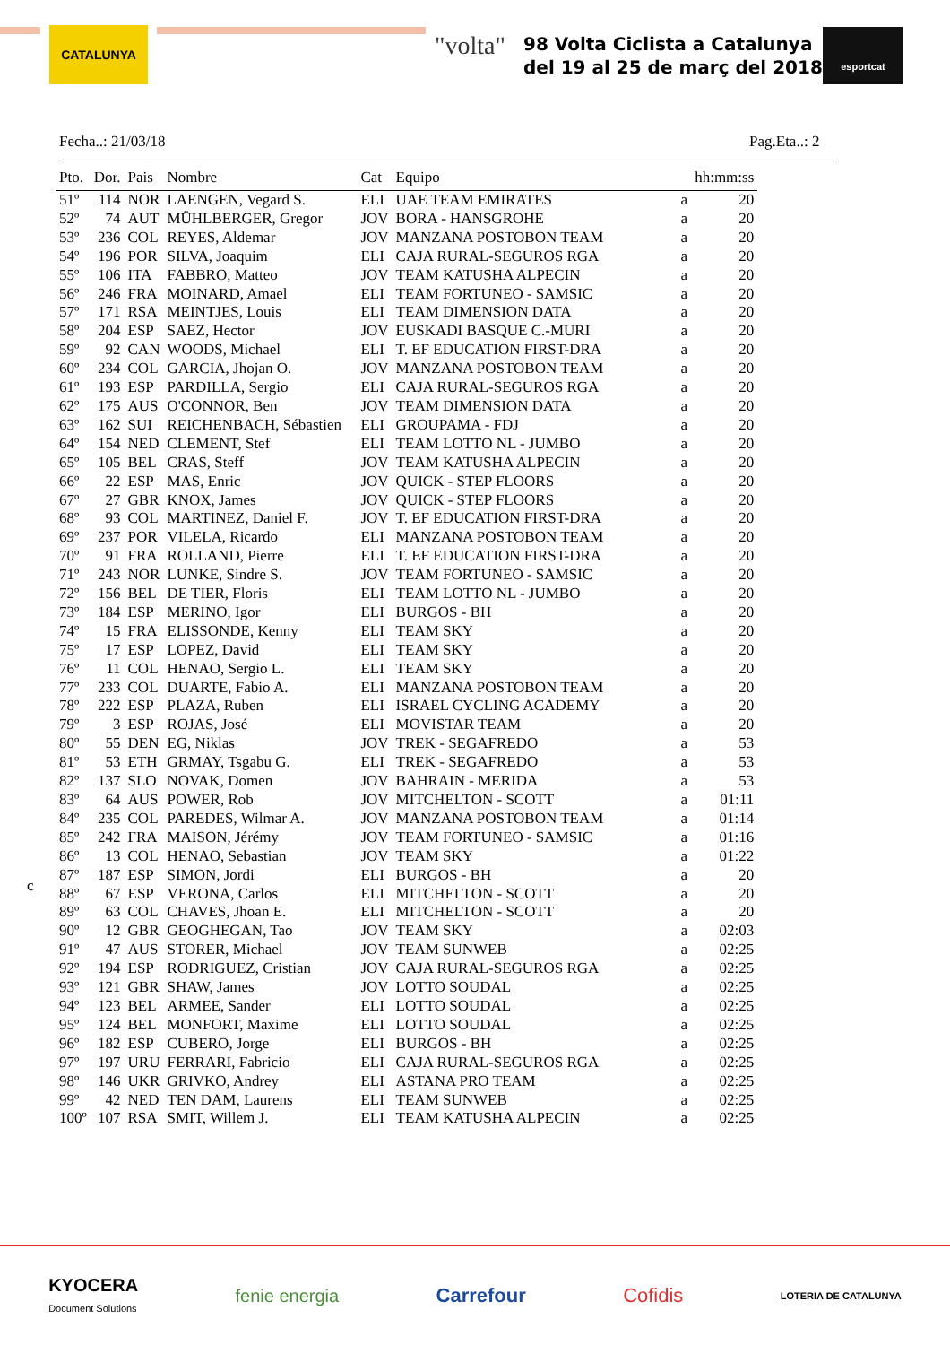CATALUNYA "volta"
98 Volta Ciclista a Catalunya
del 19 al 25 de març del 2018
esportcat
Fecha..: 21/03/18 Pag.Eta..: 2
c
| Pto. | Dor. | Pais | Nombre | Cat | Equipo | | hh:mm:ss |
| --- | --- | --- | --- | --- | --- | --- | --- |
| 51º | 114 | NOR | LAENGEN, Vegard S. | ELI | UAE TEAM EMIRATES | a | 20 |
| 52º | 74 | AUT | MÜHLBERGER, Gregor | JOV | BORA - HANSGROHE | a | 20 |
| 53º | 236 | COL | REYES, Aldemar | JOV | MANZANA POSTOBON TEAM | a | 20 |
| 54º | 196 | POR | SILVA, Joaquim | ELI | CAJA RURAL-SEGUROS RGA | a | 20 |
| 55º | 106 | ITA | FABBRO, Matteo | JOV | TEAM KATUSHA ALPECIN | a | 20 |
| 56º | 246 | FRA | MOINARD, Amael | ELI | TEAM FORTUNEO - SAMSIC | a | 20 |
| 57º | 171 | RSA | MEINTJES, Louis | ELI | TEAM DIMENSION DATA | a | 20 |
| 58º | 204 | ESP | SAEZ, Hector | JOV | EUSKADI BASQUE C.-MURI | a | 20 |
| 59º | 92 | CAN | WOODS, Michael | ELI | T. EF EDUCATION FIRST-DRA | a | 20 |
| 60º | 234 | COL | GARCIA, Jhojan O. | JOV | MANZANA POSTOBON TEAM | a | 20 |
| 61º | 193 | ESP | PARDILLA, Sergio | ELI | CAJA RURAL-SEGUROS RGA | a | 20 |
| 62º | 175 | AUS | O'CONNOR, Ben | JOV | TEAM DIMENSION DATA | a | 20 |
| 63º | 162 | SUI | REICHENBACH, Sébastien | ELI | GROUPAMA - FDJ | a | 20 |
| 64º | 154 | NED | CLEMENT, Stef | ELI | TEAM LOTTO NL - JUMBO | a | 20 |
| 65º | 105 | BEL | CRAS, Steff | JOV | TEAM KATUSHA ALPECIN | a | 20 |
| 66º | 22 | ESP | MAS, Enric | JOV | QUICK - STEP FLOORS | a | 20 |
| 67º | 27 | GBR | KNOX, James | JOV | QUICK - STEP FLOORS | a | 20 |
| 68º | 93 | COL | MARTINEZ, Daniel F. | JOV | T. EF EDUCATION FIRST-DRA | a | 20 |
| 69º | 237 | POR | VILELA, Ricardo | ELI | MANZANA POSTOBON TEAM | a | 20 |
| 70º | 91 | FRA | ROLLAND, Pierre | ELI | T. EF EDUCATION FIRST-DRA | a | 20 |
| 71º | 243 | NOR | LUNKE, Sindre S. | JOV | TEAM FORTUNEO - SAMSIC | a | 20 |
| 72º | 156 | BEL | DE TIER, Floris | ELI | TEAM LOTTO NL - JUMBO | a | 20 |
| 73º | 184 | ESP | MERINO, Igor | ELI | BURGOS - BH | a | 20 |
| 74º | 15 | FRA | ELISSONDE, Kenny | ELI | TEAM SKY | a | 20 |
| 75º | 17 | ESP | LOPEZ, David | ELI | TEAM SKY | a | 20 |
| 76º | 11 | COL | HENAO, Sergio L. | ELI | TEAM SKY | a | 20 |
| 77º | 233 | COL | DUARTE, Fabio A. | ELI | MANZANA POSTOBON TEAM | a | 20 |
| 78º | 222 | ESP | PLAZA, Ruben | ELI | ISRAEL CYCLING ACADEMY | a | 20 |
| 79º | 3 | ESP | ROJAS, José | ELI | MOVISTAR TEAM | a | 20 |
| 80º | 55 | DEN | EG, Niklas | JOV | TREK - SEGAFREDO | a | 53 |
| 81º | 53 | ETH | GRMAY, Tsgabu G. | ELI | TREK - SEGAFREDO | a | 53 |
| 82º | 137 | SLO | NOVAK, Domen | JOV | BAHRAIN - MERIDA | a | 53 |
| 83º | 64 | AUS | POWER, Rob | JOV | MITCHELTON - SCOTT | a | 01:11 |
| 84º | 235 | COL | PAREDES, Wilmar A. | JOV | MANZANA POSTOBON TEAM | a | 01:14 |
| 85º | 242 | FRA | MAISON, Jérémy | JOV | TEAM FORTUNEO - SAMSIC | a | 01:16 |
| 86º | 13 | COL | HENAO, Sebastian | JOV | TEAM SKY | a | 01:22 |
| 87º | 187 | ESP | SIMON, Jordi | ELI | BURGOS - BH | a | 20 |
| 88º | 67 | ESP | VERONA, Carlos | ELI | MITCHELTON - SCOTT | a | 20 |
| 89º | 63 | COL | CHAVES, Jhoan E. | ELI | MITCHELTON - SCOTT | a | 20 |
| 90º | 12 | GBR | GEOGHEGAN, Tao | JOV | TEAM SKY | a | 02:03 |
| 91º | 47 | AUS | STORER, Michael | JOV | TEAM SUNWEB | a | 02:25 |
| 92º | 194 | ESP | RODRIGUEZ, Cristian | JOV | CAJA RURAL-SEGUROS RGA | a | 02:25 |
| 93º | 121 | GBR | SHAW, James | JOV | LOTTO SOUDAL | a | 02:25 |
| 94º | 123 | BEL | ARMEE, Sander | ELI | LOTTO SOUDAL | a | 02:25 |
| 95º | 124 | BEL | MONFORT, Maxime | ELI | LOTTO SOUDAL | a | 02:25 |
| 96º | 182 | ESP | CUBERO, Jorge | ELI | BURGOS - BH | a | 02:25 |
| 97º | 197 | URU | FERRARI, Fabricio | ELI | CAJA RURAL-SEGUROS RGA | a | 02:25 |
| 98º | 146 | UKR | GRIVKO, Andrey | ELI | ASTANA PRO TEAM | a | 02:25 |
| 99º | 42 | NED | TEN DAM, Laurens | ELI | TEAM SUNWEB | a | 02:25 |
| 100º | 107 | RSA | SMIT, Willem J. | ELI | TEAM KATUSHA ALPECIN | a | 02:25 |
KYOCERA
Document Solutions
fenie energia Carrefour Cofidis
LOTERIA DE CATALUNYA